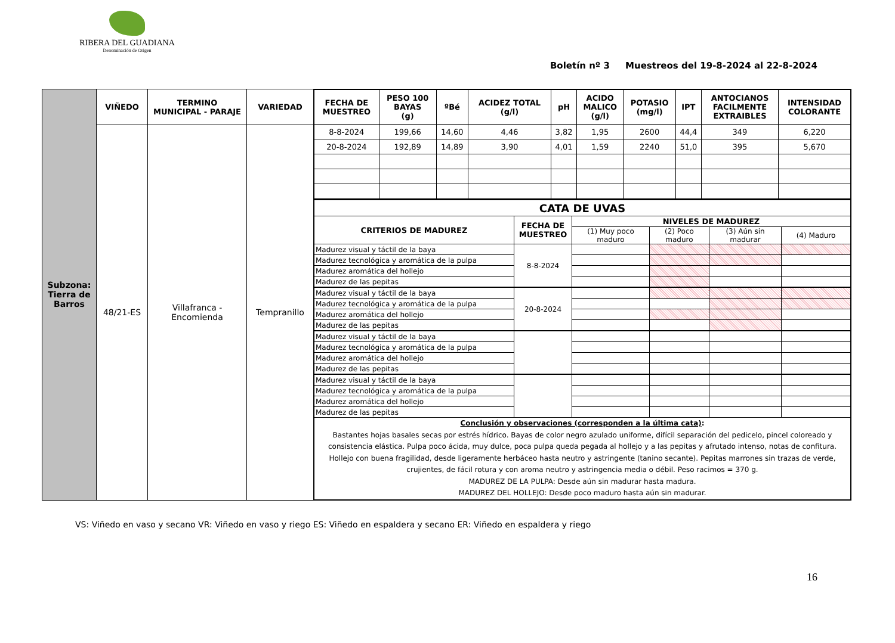RIBERA DEL GUADIANA
Denominación de Origen
Boletín nº 3 Muestreos del 19-8-2024 al 22-8-2024
| Subzona: Tierra de Barros | VIÑEDO | TERMINO MUNICIPAL - PARAJE | VARIEDAD | / FECHA DE MUESTREO / PESO 100 BAYAS (g) / ºBé / ACIDEZ TOTAL (g/l) / pH / ACIDO MALICO (g/l) / POTASIO (mg/l) / IPT / ANTOCIANOS FACILMENTE EXTRAIBLES / INTENSIDAD COLORANTE / / --- / --- / --- / --- / --- / --- / --- / --- / --- / --- / / 8-8-2024 / 199,66 / 14,60 / 4,46 / 3,82 / 1,95 / 2600 / 44,4 / 349 / 6,220 / / 20-8-2024 / 192,89 / 14,89 / 3,90 / 4,01 / 1,59 / 2240 / 51,0 / 395 / 5,670 / / CATA DE UVAS / / / / / / / --- / --- / --- / --- / --- / --- / / CRITERIOS DE MADUREZ / FECHA DE MUESTREO / NIVELES DE MADUREZ / / / / / / / (1) Muy poco maduro / (2) Poco maduro / (3) Aún sin madurar / (4) Maduro / / Madurez visual y táctil de la baya / 8-8-2024 / / / / / / Madurez tecnológica y aromática de la pulpa / / / / / / / Madurez aromática del hollejo / / / / / / / Madurez de las pepitas / / / / / / / Madurez visual y táctil de la baya / 20-8-2024 / / / / / / Madurez tecnológica y aromática de la pulpa / / / / / / / Madurez aromática del hollejo / / / / / / / Madurez de las pepitas / / / / / / / Madurez visual y táctil de la baya / / / / / / / Madurez tecnológica y aromática de la pulpa / / / / / / / Madurez aromática del hollejo / / / / / / / Madurez de las pepitas / / / / / / / Madurez visual y táctil de la baya / / / / / / / Madurez tecnológica y aromática de la pulpa / / / / / / / Madurez aromática del hollejo / / / / / / / Madurez de las pepitas / / / / / / / Conclusión y observaciones (corresponden a la última cata) : Bastantes hojas basales secas por estrés hídrico. Bayas de color negro azulado uniforme, difícil separación del pedicelo, pincel coloreado y consistencia elástica. Pulpa poco ácida, muy dulce, poca pulpa queda pegada al hollejo y a las pepitas y afrutado intenso, notas de confitura. Hollejo con buena fragilidad, desde ligeramente herbáceo hasta neutro y astringente (tanino secante). Pepitas marrones sin trazas de verde, crujientes, de fácil rotura y con aroma neutro y astringencia media o débil. Peso racimos = 370 g. MADUREZ DE LA PULPA: Desde aún sin madurar hasta madura. MADUREZ DEL HOLLEJO: Desde poco maduro hasta aún sin madurar. / / / / / / |
| | 48/21-ES | Villafranca - Encomienda | Tempranillo | |
VS: Viñedo en vaso y secano VR: Viñedo en vaso y riego ES: Viñedo en espaldera y secano ER: Viñedo en espaldera y riego
16